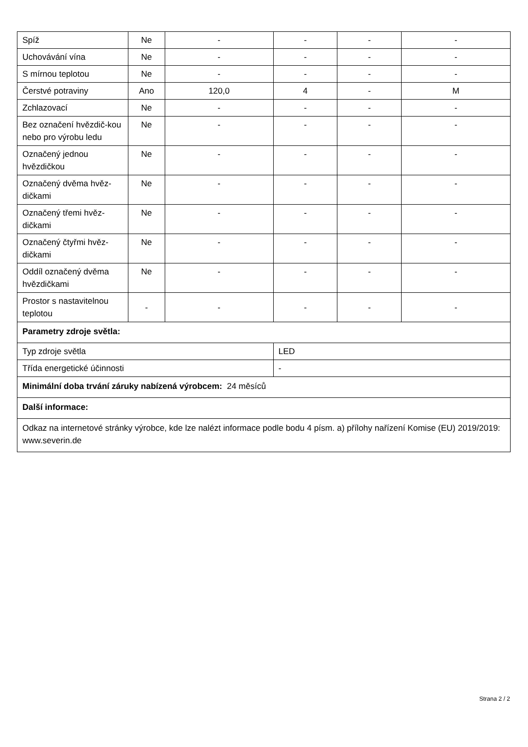| Spíž | Ne | - | - | - | - |
| Uchovávání vína | Ne | - | - | - | - |
| S mírnou teplotou | Ne | - | - | - | - |
| Čerstvé potraviny | Ano | 120,0 | 4 | - | M |
| Zchlazovací | Ne | - | - | - | - |
| Bez označení hvězdič-kou nebo pro výrobu ledu | Ne | - | - | - | - |
| Označený jednou hvězdičkou | Ne | - | - | - | - |
| Označený dvěma hvěz-dičkami | Ne | - | - | - | - |
| Označený třemi hvěz-dičkami | Ne | - | - | - | - |
| Označený čtyřmi hvěz-dičkami | Ne | - | - | - | - |
| Oddíl označený dvěma hvězdičkami | Ne | - | - | - | - |
| Prostor s nastavitelnou teplotou | - | - | - | - | - |
| Parametry zdroje světla: | | | | | |
| Typ zdroje světla | | | LED | | |
| Třída energetické účinnosti | | | - | | |
| Minimální doba trvání záruky nabízená výrobcem: 24 měsíců | | | | | |
| Další informace: | | | | | |
| Odkaz na internetové stránky výrobce, kde lze nalézt informace podle bodu 4 písm. a) přílohy nařízení Komise (EU) 2019/2019: www.severin.de | | | | | |
Strana 2 / 2